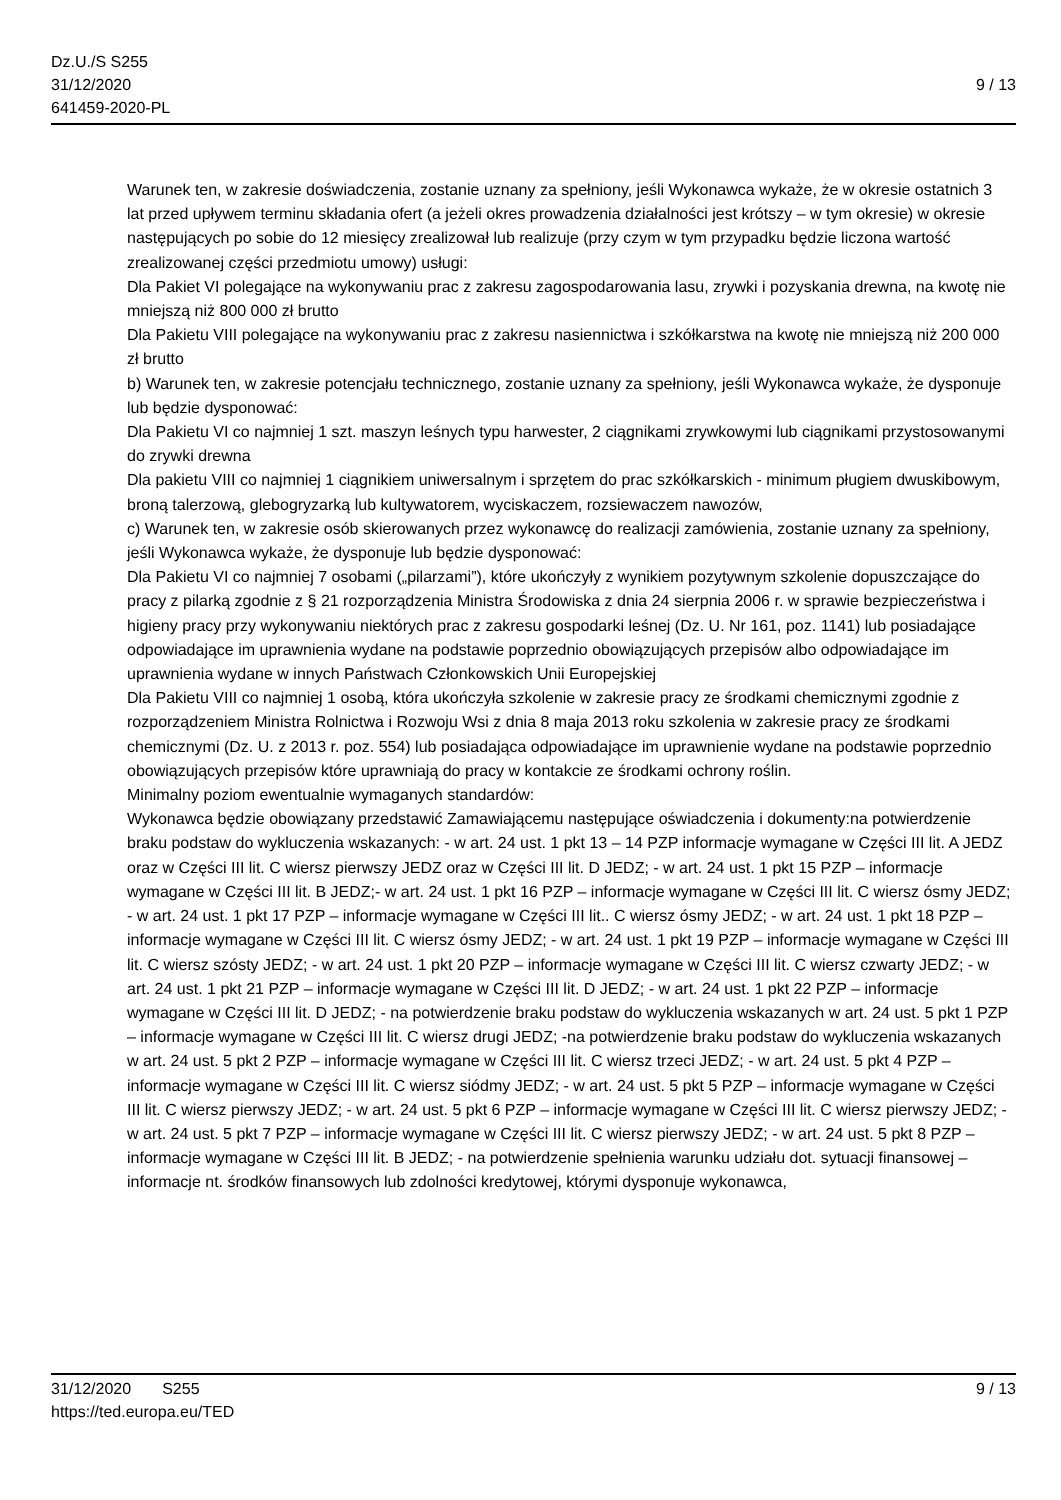Dz.U./S S255
31/12/2020
641459-2020-PL
9 / 13
Warunek ten, w zakresie doświadczenia, zostanie uznany za spełniony, jeśli Wykonawca wykaże, że w okresie ostatnich 3 lat przed upływem terminu składania ofert (a jeżeli okres prowadzenia działalności jest krótszy – w tym okresie) w okresie następujących po sobie do 12 miesięcy zrealizował lub realizuje (przy czym w tym przypadku będzie liczona wartość zrealizowanej części przedmiotu umowy) usługi:
Dla Pakiet VI polegające na wykonywaniu prac z zakresu zagospodarowania lasu, zrywki i pozyskania drewna, na kwotę nie mniejszą niż 800 000 zł brutto
Dla Pakietu VIII polegające na wykonywaniu prac z zakresu nasiennictwa i szkółkarstwa na kwotę nie mniejszą niż 200 000 zł brutto
b) Warunek ten, w zakresie potencjału technicznego, zostanie uznany za spełniony, jeśli Wykonawca wykaże, że dysponuje lub będzie dysponować:
Dla Pakietu VI co najmniej 1 szt. maszyn leśnych typu harwester, 2 ciągnikami zrywkowymi lub ciągnikami przystosowanymi do zrywki drewna
Dla pakietu VIII co najmniej 1 ciągnikiem uniwersalnym i sprzętem do prac szkółkarskich - minimum pługiem dwuskibowym, broną talerzową, glebogryzarką lub kultywatorem, wyciskaczem, rozsiewaczem nawozów,
c) Warunek ten, w zakresie osób skierowanych przez wykonawcę do realizacji zamówienia, zostanie uznany za spełniony, jeśli Wykonawca wykaże, że dysponuje lub będzie dysponować:
Dla Pakietu VI co najmniej 7 osobami („pilarzami”), które ukończyły z wynikiem pozytywnym szkolenie dopuszczające do pracy z pilarką zgodnie z § 21 rozporządzenia Ministra Środowiska z dnia 24 sierpnia 2006 r. w sprawie bezpieczeństwa i higieny pracy przy wykonywaniu niektórych prac z zakresu gospodarki leśnej (Dz. U. Nr 161, poz. 1141) lub posiadające odpowiadające im uprawnienia wydane na podstawie poprzednio obowiązujących przepisów albo odpowiadające im uprawnienia wydane w innych Państwach Członkowskich Unii Europejskiej
Dla Pakietu VIII co najmniej 1 osobą, która ukończyła szkolenie w zakresie pracy ze środkami chemicznymi zgodnie z rozporządzeniem Ministra Rolnictwa i Rozwoju Wsi z dnia 8 maja 2013 roku szkolenia w zakresie pracy ze środkami chemicznymi (Dz. U. z 2013 r. poz. 554) lub posiadająca odpowiadające im uprawnienie wydane na podstawie poprzednio obowiązujących przepisów które uprawniają do pracy w kontakcie ze środkami ochrony roślin.
Minimalny poziom ewentualnie wymaganych standardów:
Wykonawca będzie obowiązany przedstawić Zamawiającemu następujące oświadczenia i dokumenty:na potwierdzenie braku podstaw do wykluczenia wskazanych: - w art. 24 ust. 1 pkt 13 – 14 PZP informacje wymagane w Części III lit. A JEDZ oraz w Części III lit. C wiersz pierwszy JEDZ oraz w Części III lit. D JEDZ; - w art. 24 ust. 1 pkt 15 PZP – informacje wymagane w Części III lit. B JEDZ;- w art. 24 ust. 1 pkt 16 PZP – informacje wymagane w Części III lit. C wiersz ósmy JEDZ; - w art. 24 ust. 1 pkt 17 PZP – informacje wymagane w Części III lit.. C wiersz ósmy JEDZ; - w art. 24 ust. 1 pkt 18 PZP – informacje wymagane w Części III lit. C wiersz ósmy JEDZ; - w art. 24 ust. 1 pkt 19 PZP – informacje wymagane w Części III lit. C wiersz szósty JEDZ; - w art. 24 ust. 1 pkt 20 PZP – informacje wymagane w Części III lit. C wiersz czwarty JEDZ; - w art. 24 ust. 1 pkt 21 PZP – informacje wymagane w Części III lit. D JEDZ; - w art. 24 ust. 1 pkt 22 PZP – informacje wymagane w Części III lit. D JEDZ; - na potwierdzenie braku podstaw do wykluczenia wskazanych w art. 24 ust. 5 pkt 1 PZP – informacje wymagane w Części III lit. C wiersz drugi JEDZ; -na potwierdzenie braku podstaw do wykluczenia wskazanych w art. 24 ust. 5 pkt 2 PZP – informacje wymagane w Części III lit. C wiersz trzeci JEDZ; - w art. 24 ust. 5 pkt 4 PZP – informacje wymagane w Części III lit. C wiersz siódmy JEDZ; - w art. 24 ust. 5 pkt 5 PZP – informacje wymagane w Części III lit. C wiersz pierwszy JEDZ; - w art. 24 ust. 5 pkt 6 PZP – informacje wymagane w Części III lit. C wiersz pierwszy JEDZ; - w art. 24 ust. 5 pkt 7 PZP – informacje wymagane w Części III lit. C wiersz pierwszy JEDZ; - w art. 24 ust. 5 pkt 8 PZP – informacje wymagane w Części III lit. B JEDZ; - na potwierdzenie spełnienia warunku udziału dot. sytuacji finansowej – informacje nt. środków finansowych lub zdolności kredytowej, którymi dysponuje wykonawca,
31/12/2020 S255 9 / 13
https://ted.europa.eu/TED